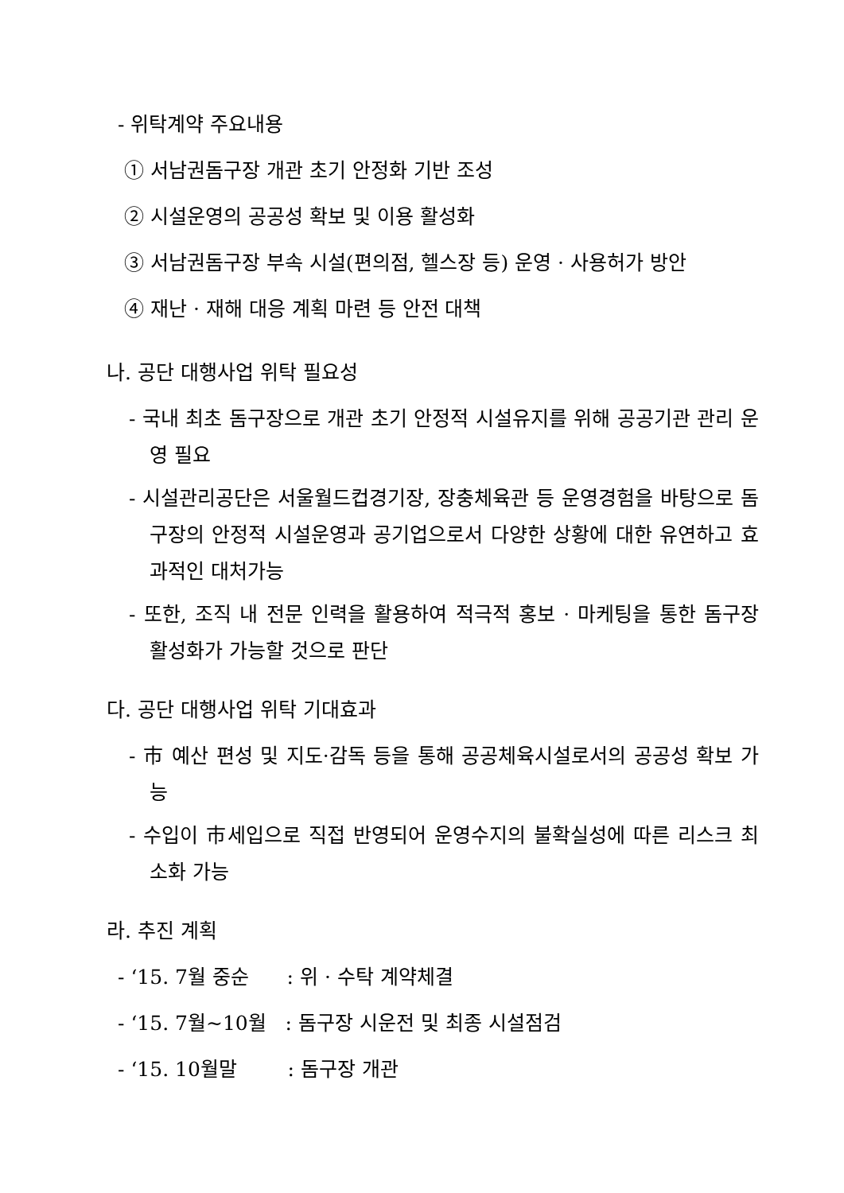- 위탁계약 주요내용
① 서남권돔구장 개관 초기 안정화 기반 조성
② 시설운영의 공공성 확보 및 이용 활성화
③ 서남권돔구장 부속 시설(편의점, 헬스장 등) 운영 · 사용허가 방안
④ 재난 · 재해 대응 계획 마련 등 안전 대책
나. 공단 대행사업 위탁 필요성
- 국내 최초 돔구장으로 개관 초기 안정적 시설유지를 위해 공공기관 관리 운영 필요
- 시설관리공단은 서울월드컵경기장, 장충체육관 등 운영경험을 바탕으로 돔구장의 안정적 시설운영과 공기업으로서 다양한 상황에 대한 유연하고 효과적인 대처가능
- 또한, 조직 내 전문 인력을 활용하여 적극적 홍보 · 마케팅을 통한 돔구장 활성화가 가능할 것으로 판단
다. 공단 대행사업 위탁 기대효과
- 市 예산 편성 및 지도·감독 등을 통해 공공체육시설로서의 공공성 확보 가능
- 수입이 市세입으로 직접 반영되어 운영수지의 불확실성에 따른 리스크 최소화 가능
라. 추진 계획
- ‘15. 7월 중순 : 위 · 수탁 계약체결
- ‘15. 7월~10월 : 돔구장 시운전 및 최종 시설점검
- ‘15. 10월말 : 돔구장 개관